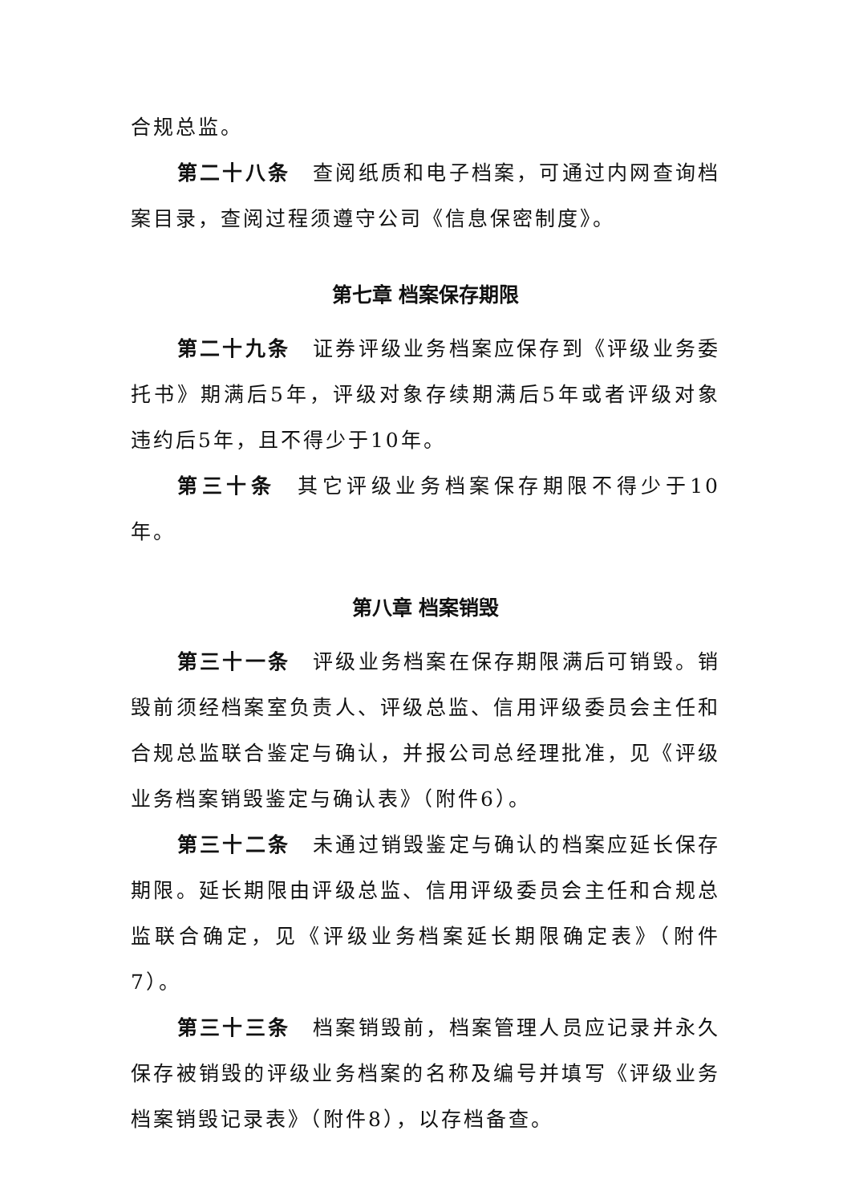合规总监。
第二十八条 查阅纸质和电子档案，可通过内网查询档案目录，查阅过程须遵守公司《信息保密制度》。
第七章 档案保存期限
第二十九条 证券评级业务档案应保存到《评级业务委托书》期满后5年，评级对象存续期满后5年或者评级对象违约后5年，且不得少于10年。
第三十条 其它评级业务档案保存期限不得少于10年。
第八章 档案销毁
第三十一条 评级业务档案在保存期限满后可销毁。销毁前须经档案室负责人、评级总监、信用评级委员会主任和合规总监联合鉴定与确认，并报公司总经理批准，见《评级业务档案销毁鉴定与确认表》（附件6）。
第三十二条 未通过销毁鉴定与确认的档案应延长保存期限。延长期限由评级总监、信用评级委员会主任和合规总监联合确定，见《评级业务档案延长期限确定表》（附件7）。
第三十三条 档案销毁前，档案管理人员应记录并永久保存被销毁的评级业务档案的名称及编号并填写《评级业务档案销毁记录表》（附件8），以存档备查。